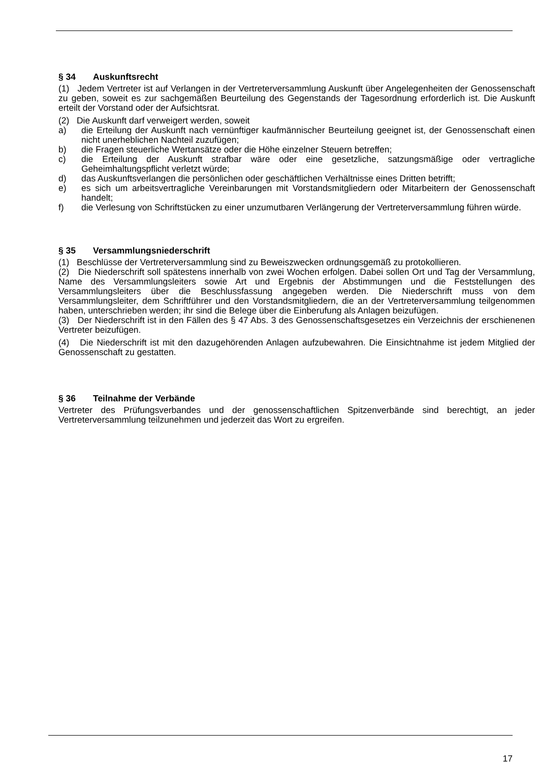§ 34 Auskunftsrecht
(1) Jedem Vertreter ist auf Verlangen in der Vertreterversammlung Auskunft über Angelegenheiten der Genossenschaft zu geben, soweit es zur sachgemäßen Beurteilung des Gegenstands der Tagesordnung erforderlich ist. Die Auskunft erteilt der Vorstand oder der Aufsichtsrat.
(2) Die Auskunft darf verweigert werden, soweit
a) die Erteilung der Auskunft nach vernünftiger kaufmännischer Beurteilung geeignet ist, der Genossenschaft einen nicht unerheblichen Nachteil zuzufügen;
b) die Fragen steuerliche Wertansätze oder die Höhe einzelner Steuern betreffen;
c) die Erteilung der Auskunft strafbar wäre oder eine gesetzliche, satzungsmäßige oder vertragliche Geheimhaltungspflicht verletzt würde;
d) das Auskunftsverlangen die persönlichen oder geschäftlichen Verhältnisse eines Dritten betrifft;
e) es sich um arbeitsvertragliche Vereinbarungen mit Vorstandsmitgliedern oder Mitarbeitern der Genossenschaft handelt;
f) die Verlesung von Schriftstücken zu einer unzumutbaren Verlängerung der Vertreterversammlung führen würde.
§ 35 Versammlungsniederschrift
(1) Beschlüsse der Vertreterversammlung sind zu Beweiszwecken ordnungsgemäß zu protokollieren.
(2) Die Niederschrift soll spätestens innerhalb von zwei Wochen erfolgen. Dabei sollen Ort und Tag der Versammlung, Name des Versammlungsleiters sowie Art und Ergebnis der Abstimmungen und die Feststellungen des Versammlungsleiters über die Beschlussfassung angegeben werden. Die Niederschrift muss von dem Versammlungsleiter, dem Schriftführer und den Vorstandsmitgliedern, die an der Vertreterversammlung teilgenommen haben, unterschrieben werden; ihr sind die Belege über die Einberufung als Anlagen beizufügen.
(3) Der Niederschrift ist in den Fällen des § 47 Abs. 3 des Genossenschaftsgesetzes ein Verzeichnis der erschienenen Vertreter beizufügen.
(4) Die Niederschrift ist mit den dazugehörenden Anlagen aufzubewahren. Die Einsichtnahme ist jedem Mitglied der Genossenschaft zu gestatten.
§ 36 Teilnahme der Verbände
Vertreter des Prüfungsverbandes und der genossenschaftlichen Spitzenverbände sind berechtigt, an jeder Vertreterversammlung teilzunehmen und jederzeit das Wort zu ergreifen.
17